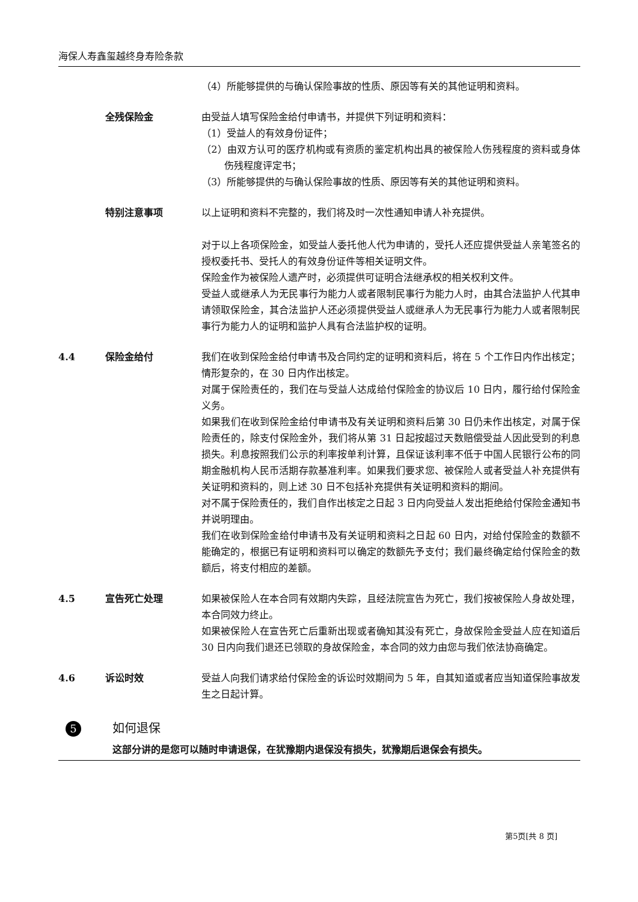海保人寿鑫玺越终身寿险条款
（4）所能够提供的与确认保险事故的性质、原因等有关的其他证明和资料。
全残保险金 由受益人填写保险金给付申请书，并提供下列证明和资料：
（1）受益人的有效身份证件；
（2）由双方认可的医疗机构或有资质的鉴定机构出具的被保险人伤残程度的资料或身体伤残程度评定书；
（3）所能够提供的与确认保险事故的性质、原因等有关的其他证明和资料。
特别注意事项 以上证明和资料不完整的，我们将及时一次性通知申请人补充提供。
对于以上各项保险金，如受益人委托他人代为申请的，受托人还应提供受益人亲笔签名的授权委托书、受托人的有效身份证件等相关证明文件。
保险金作为被保险人遗产时，必须提供可证明合法继承权的相关权利文件。
受益人或继承人为无民事行为能力人或者限制民事行为能力人时，由其合法监护人代其申请领取保险金，其合法监护人还必须提供受益人或继承人为无民事行为能力人或者限制民事行为能力人的证明和监护人具有合法监护权的证明。
4.4 保险金给付 我们在收到保险金给付申请书及合同约定的证明和资料后，将在 5 个工作日内作出核定；情形复杂的，在 30 日内作出核定。
对属于保险责任的，我们在与受益人达成给付保险金的协议后 10 日内，履行给付保险金义务。
如果我们在收到保险金给付申请书及有关证明和资料后第 30 日仍未作出核定，对属于保险责任的，除支付保险金外，我们将从第 31 日起按超过天数赔偿受益人因此受到的利息损失。利息按照我们公示的利率按单利计算，且保证该利率不低于中国人民银行公布的同期金融机构人民币活期存款基准利率。如果我们要求您、被保险人或者受益人补充提供有关证明和资料的，则上述 30 日不包括补充提供有关证明和资料的期间。
对不属于保险责任的，我们自作出核定之日起 3 日内向受益人发出拒绝给付保险金通知书并说明理由。
我们在收到保险金给付申请书及有关证明和资料之日起 60 日内，对给付保险金的数额不能确定的，根据已有证明和资料可以确定的数额先予支付；我们最终确定给付保险金的数额后，将支付相应的差额。
4.5 宣告死亡处理 如果被保险人在本合同有效期内失踪，且经法院宣告为死亡，我们按被保险人身故处理，本合同效力终止。
如果被保险人在宣告死亡后重新出现或者确知其没有死亡，身故保险金受益人应在知道后 30 日内向我们退还已领取的身故保险金，本合同的效力由您与我们依法协商确定。
4.6 诉讼时效 受益人向我们请求给付保险金的诉讼时效期间为 5 年，自其知道或者应当知道保险事故发生之日起计算。
5
如何退保
这部分讲的是您可以随时申请退保，在犹豫期内退保没有损失，犹豫期后退保会有损失。
第5页[共 8 页]